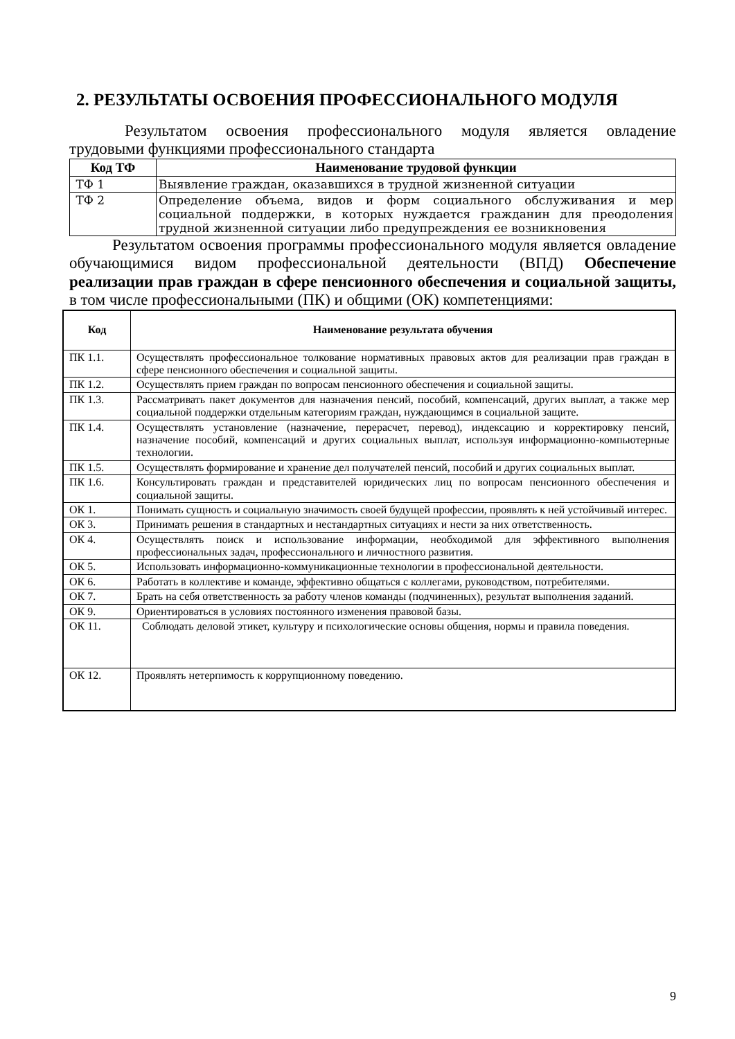2. РЕЗУЛЬТАТЫ ОСВОЕНИЯ ПРОФЕССИОНАЛЬНОГО МОДУЛЯ
Результатом освоения профессионального модуля является овладение трудовыми функциями профессионального стандарта
| Код ТФ | Наименование трудовой функции |
| --- | --- |
| ТФ 1 | Выявление граждан, оказавшихся в трудной жизненной ситуации |
| ТФ 2 | Определение объема, видов и форм социального обслуживания и мер социальной поддержки, в которых нуждается гражданин для преодоления трудной жизненной ситуации либо предупреждения ее возникновения |
Результатом освоения программы профессионального модуля является овладение обучающимися видом профессиональной деятельности (ВПД) Обеспечение реализации прав граждан в сфере пенсионного обеспечения и социальной защиты, в том числе профессиональными (ПК) и общими (ОК) компетенциями:
| Код | Наименование результата обучения |
| --- | --- |
| ПК 1.1. | Осуществлять профессиональное толкование нормативных правовых актов для реализации прав граждан в сфере пенсионного обеспечения и социальной защиты. |
| ПК 1.2. | Осуществлять прием граждан по вопросам пенсионного обеспечения и социальной защиты. |
| ПК 1.3. | Рассматривать пакет документов для назначения пенсий, пособий, компенсаций, других выплат, а также мер социальной поддержки отдельным категориям граждан, нуждающимся в социальной защите. |
| ПК 1.4. | Осуществлять установление (назначение, перерасчет, перевод), индексацию и корректировку пенсий, назначение пособий, компенсаций и других социальных выплат, используя информационно-компьютерные технологии. |
| ПК 1.5. | Осуществлять формирование и хранение дел получателей пенсий, пособий и других социальных выплат. |
| ПК 1.6. | Консультировать граждан и представителей юридических лиц по вопросам пенсионного обеспечения и социальной защиты. |
| ОК 1. | Понимать сущность и социальную значимость своей будущей профессии, проявлять к ней устойчивый интерес. |
| ОК 3. | Принимать решения в стандартных и нестандартных ситуациях и нести за них ответственность. |
| ОК 4. | Осуществлять поиск и использование информации, необходимой для эффективного выполнения профессиональных задач, профессионального и личностного развития. |
| ОК 5. | Использовать информационно-коммуникационные технологии в профессиональной деятельности. |
| ОК 6. | Работать в коллективе и команде, эффективно общаться с коллегами, руководством, потребителями. |
| ОК 7. | Брать на себя ответственность за работу членов команды (подчиненных), результат выполнения заданий. |
| ОК 9. | Ориентироваться в условиях постоянного изменения правовой базы. |
| ОК 11. | Соблюдать деловой этикет, культуру и психологические основы общения, нормы и правила поведения. |
| ОК 12. | Проявлять нетерпимость к коррупционному поведению. |
9